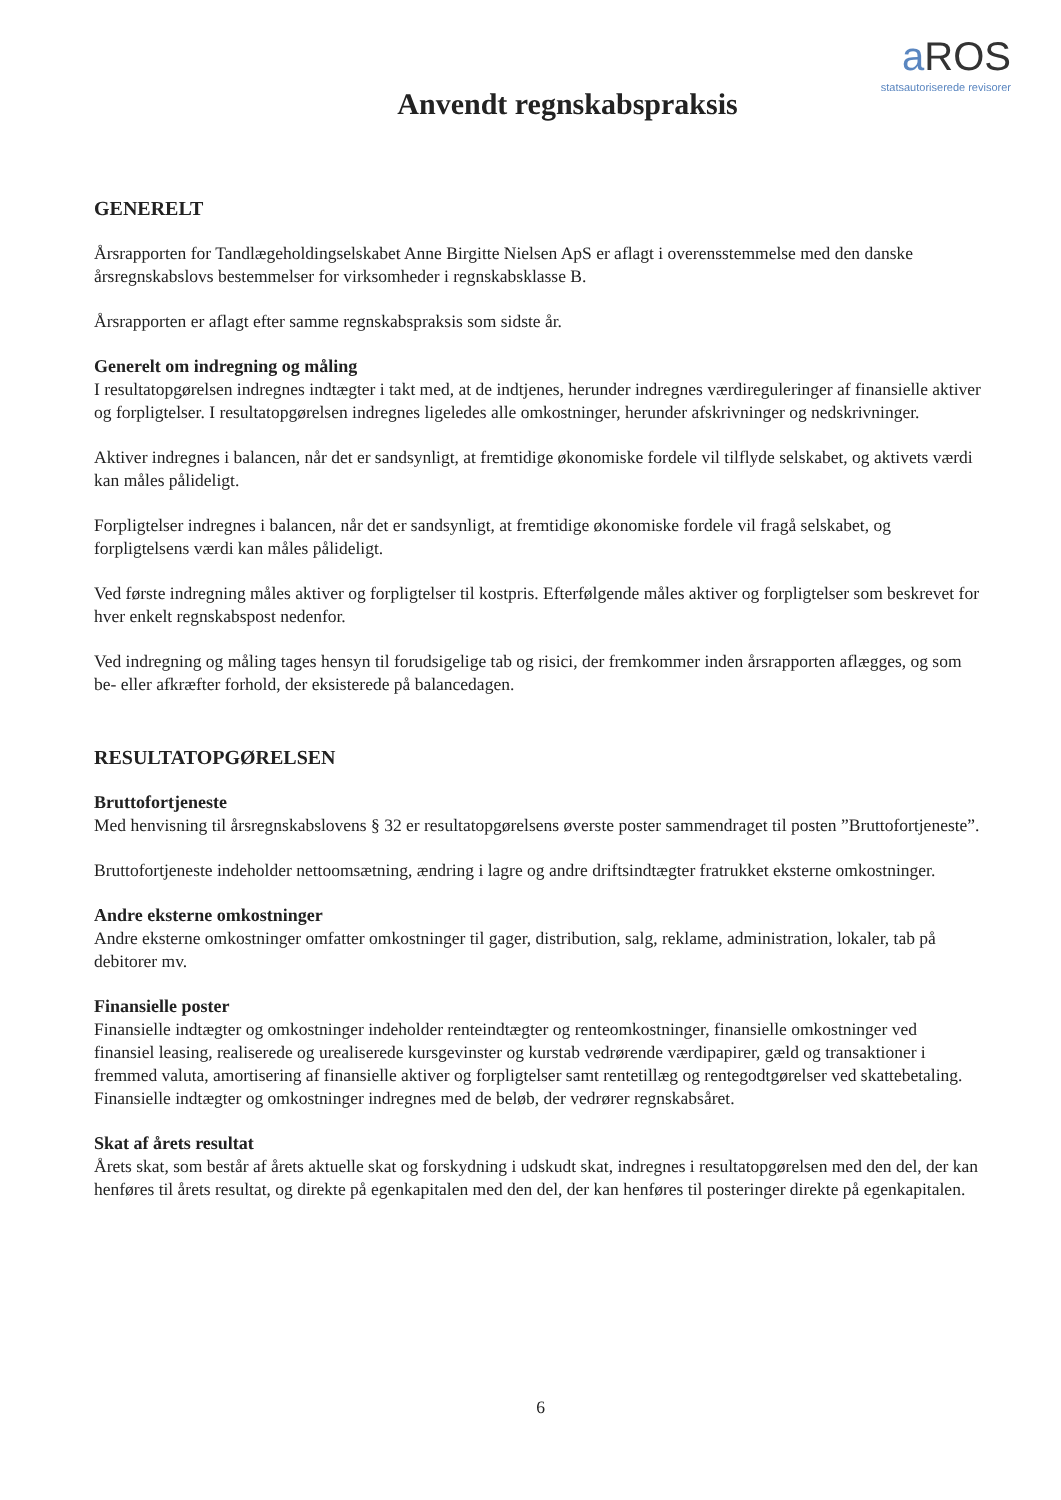a ROS
statsautoriserede revisorer
Anvendt regnskabspraksis
GENERELT
Årsrapporten for Tandlægeholdingselskabet Anne Birgitte Nielsen ApS er aflagt i overensstemmelse med den danske årsregnskabslovs bestemmelser for virksomheder i regnskabsklasse B.
Årsrapporten er aflagt efter samme regnskabspraksis som sidste år.
Generelt om indregning og måling
I resultatopgørelsen indregnes indtægter i takt med, at de indtjenes, herunder indregnes værdireguleringer af finansielle aktiver og forpligtelser. I resultatopgørelsen indregnes ligeledes alle omkostninger, herunder afskrivninger og nedskrivninger.
Aktiver indregnes i balancen, når det er sandsynligt, at fremtidige økonomiske fordele vil tilflyde selskabet, og aktivets værdi kan måles pålideligt.
Forpligtelser indregnes i balancen, når det er sandsynligt, at fremtidige økonomiske fordele vil fragå selskabet, og forpligtelsens værdi kan måles pålideligt.
Ved første indregning måles aktiver og forpligtelser til kostpris. Efterfølgende måles aktiver og forpligtelser som beskrevet for hver enkelt regnskabspost nedenfor.
Ved indregning og måling tages hensyn til forudsigelige tab og risici, der fremkommer inden årsrapporten aflægges, og som be- eller afkræfter forhold, der eksisterede på balancedagen.
RESULTATOPGØRELSEN
Bruttofortjeneste
Med henvisning til årsregnskabslovens § 32 er resultatopgørelsens øverste poster sammendraget til posten ”Bruttofortjeneste”.
Bruttofortjeneste indeholder nettoomsætning, ændring i lagre og andre driftsindtægter fratrukket eksterne omkostninger.
Andre eksterne omkostninger
Andre eksterne omkostninger omfatter omkostninger til gager, distribution, salg, reklame, administration, lokaler, tab på debitorer mv.
Finansielle poster
Finansielle indtægter og omkostninger indeholder renteindtægter og renteomkostninger, finansielle omkostninger ved finansiel leasing, realiserede og urealiserede kursgevinster og kurstab vedrørende værdipapirer, gæld og transaktioner i fremmed valuta, amortisering af finansielle aktiver og forpligtelser samt rentetillæg og rentegodtgørelser ved skattebetaling. Finansielle indtægter og omkostninger indregnes med de beløb, der vedrører regnskabsåret.
Skat af årets resultat
Årets skat, som består af årets aktuelle skat og forskydning i udskudt skat, indregnes i resultatopgørelsen med den del, der kan henføres til årets resultat, og direkte på egenkapitalen med den del, der kan henføres til posteringer direkte på egenkapitalen.
6